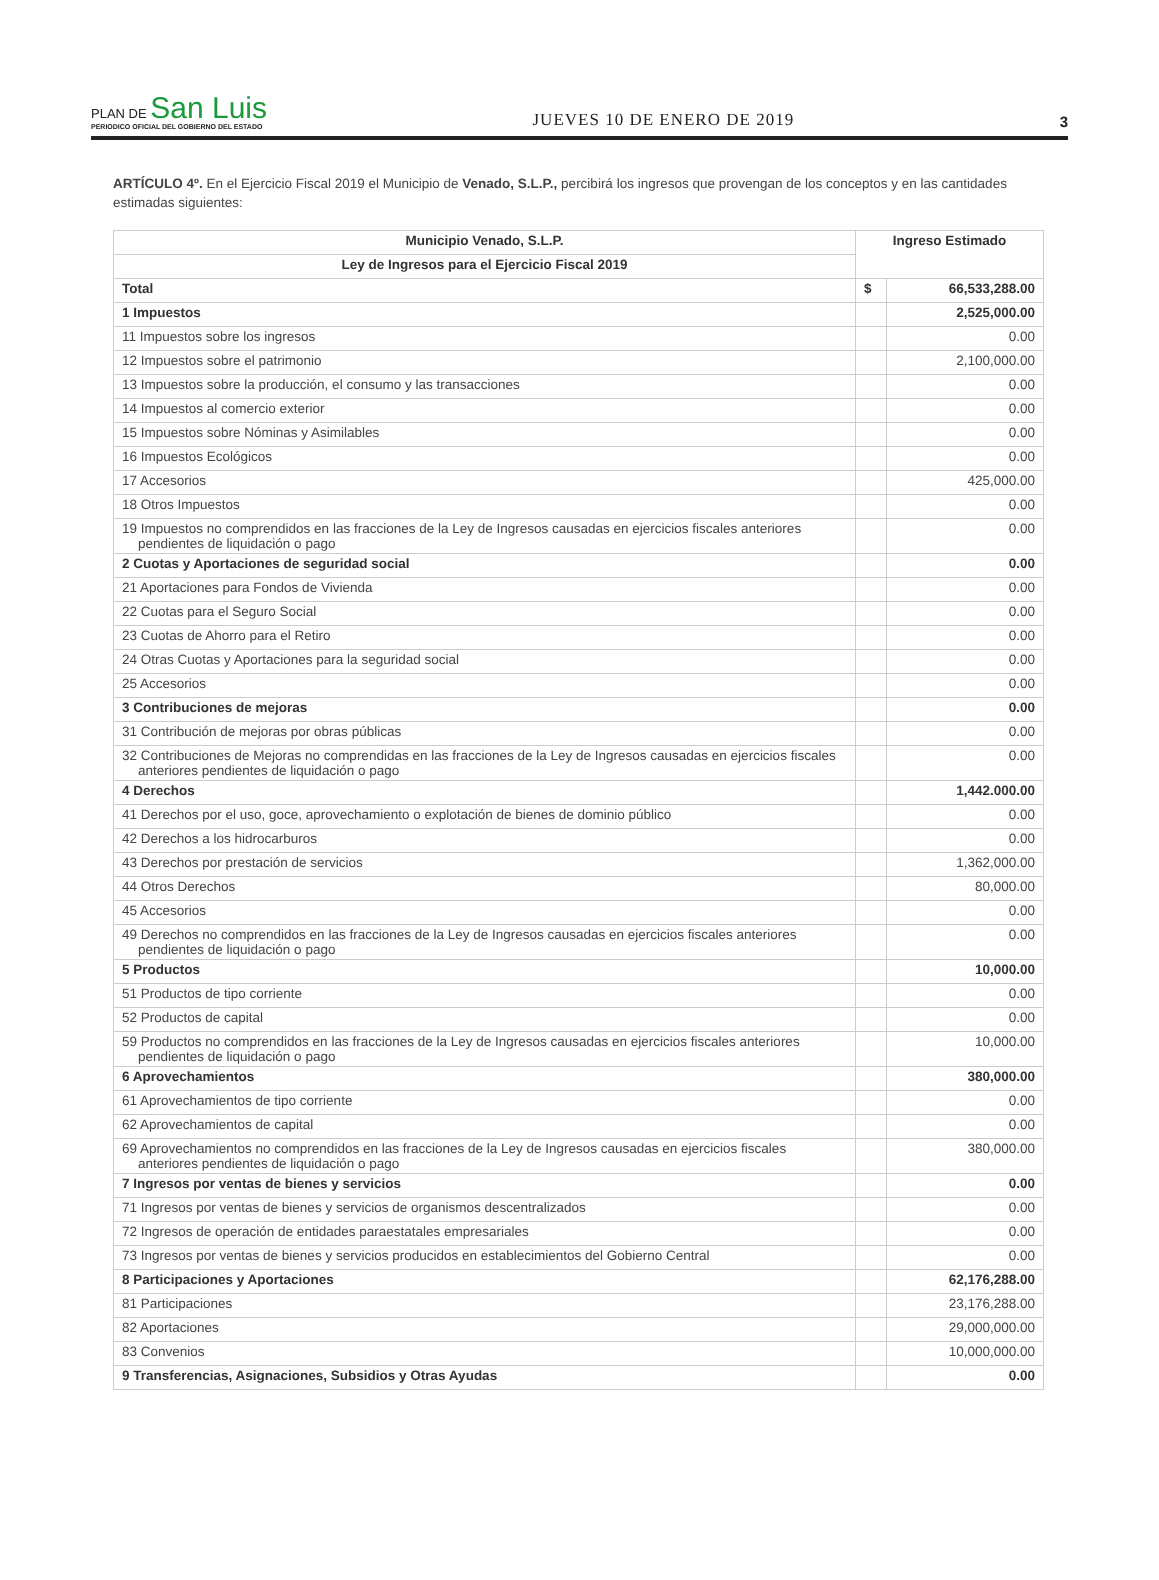PLAN DE San Luis
PERIODICO OFICIAL DEL GOBIERNO DEL ESTADO
JUEVES 10 DE ENERO DE 2019
3
ARTÍCULO 4º. En el Ejercicio Fiscal 2019 el Municipio de Venado, S.L.P., percibirá los ingresos que provengan de los conceptos y en las cantidades estimadas siguientes:
| Municipio Venado, S.L.P. | Ingreso Estimado | |
| --- | --- | --- |
| Ley de Ingresos para el Ejercicio Fiscal 2019 | | |
| Total | $ | 66,533,288.00 |
| 1 Impuestos | | 2,525,000.00 |
| 11 Impuestos sobre los ingresos | | 0.00 |
| 12 Impuestos sobre el patrimonio | | 2,100,000.00 |
| 13 Impuestos sobre la producción, el consumo y las transacciones | | 0.00 |
| 14 Impuestos al comercio exterior | | 0.00 |
| 15 Impuestos sobre Nóminas y Asimilables | | 0.00 |
| 16 Impuestos Ecológicos | | 0.00 |
| 17 Accesorios | | 425,000.00 |
| 18 Otros Impuestos | | 0.00 |
| 19 Impuestos no comprendidos en las fracciones de la Ley de Ingresos causadas en ejercicios fiscales anteriores pendientes de liquidación o pago | | 0.00 |
| 2 Cuotas y Aportaciones de seguridad social | | 0.00 |
| 21 Aportaciones para Fondos de Vivienda | | 0.00 |
| 22 Cuotas para el Seguro Social | | 0.00 |
| 23 Cuotas de Ahorro para el Retiro | | 0.00 |
| 24 Otras Cuotas y Aportaciones para la seguridad social | | 0.00 |
| 25 Accesorios | | 0.00 |
| 3 Contribuciones de mejoras | | 0.00 |
| 31 Contribución de mejoras por obras públicas | | 0.00 |
| 32 Contribuciones de Mejoras no comprendidas en las fracciones de la Ley de Ingresos causadas en ejercicios fiscales anteriores pendientes de liquidación o pago | | 0.00 |
| 4 Derechos | | 1,442.000.00 |
| 41 Derechos por el uso, goce, aprovechamiento o explotación de bienes de dominio público | | 0.00 |
| 42 Derechos a los hidrocarburos | | 0.00 |
| 43 Derechos por prestación de servicios | | 1,362,000.00 |
| 44 Otros Derechos | | 80,000.00 |
| 45 Accesorios | | 0.00 |
| 49 Derechos no comprendidos en las fracciones de la Ley de Ingresos causadas en ejercicios fiscales anteriores pendientes de liquidación o pago | | 0.00 |
| 5 Productos | | 10,000.00 |
| 51 Productos de tipo corriente | | 0.00 |
| 52 Productos de capital | | 0.00 |
| 59 Productos no comprendidos en las fracciones de la Ley de Ingresos causadas en ejercicios fiscales anteriores pendientes de liquidación o pago | | 10,000.00 |
| 6 Aprovechamientos | | 380,000.00 |
| 61 Aprovechamientos de tipo corriente | | 0.00 |
| 62 Aprovechamientos de capital | | 0.00 |
| 69 Aprovechamientos no comprendidos en las fracciones de la Ley de Ingresos causadas en ejercicios fiscales anteriores pendientes de liquidación o pago | | 380,000.00 |
| 7 Ingresos por ventas de bienes y servicios | | 0.00 |
| 71 Ingresos por ventas de bienes y servicios de organismos descentralizados | | 0.00 |
| 72 Ingresos de operación de entidades paraestatales empresariales | | 0.00 |
| 73 Ingresos por ventas de bienes y servicios producidos en establecimientos del Gobierno Central | | 0.00 |
| 8 Participaciones y Aportaciones | | 62,176,288.00 |
| 81 Participaciones | | 23,176,288.00 |
| 82 Aportaciones | | 29,000,000.00 |
| 83 Convenios | | 10,000,000.00 |
| 9 Transferencias, Asignaciones, Subsidios y Otras Ayudas | | 0.00 |